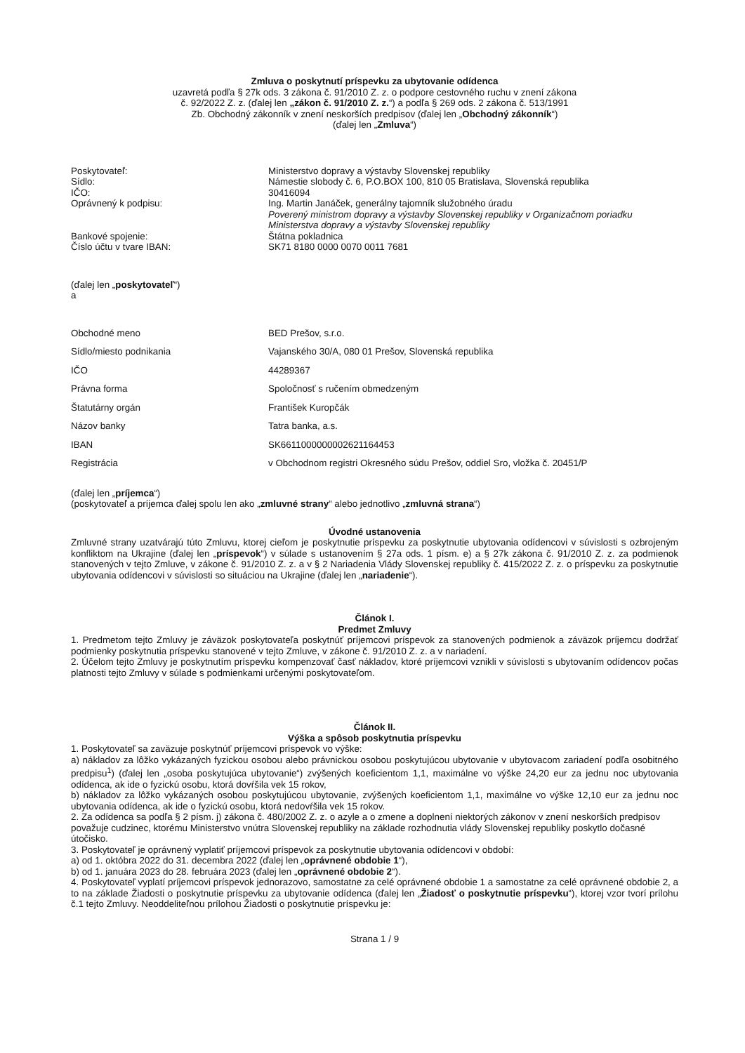Zmluva o poskytnutí príspevku za ubytovanie odídenca
uzavretá podľa § 27k ods. 3 zákona č. 91/2010 Z. z. o podpore cestovného ruchu v znení zákona
č. 92/2022 Z. z. (ďalej len „zákon č. 91/2010 Z. z.“) a podľa § 269 ods. 2 zákona č. 513/1991
Zb. Obchodný zákonník v znení neskorších predpisov (ďalej len „Obchodný zákonník“)
(ďalej len „Zmluva“)
| Poskytovateľ: | Ministerstvo dopravy a výstavby Slovenskej republiky |
| Sídlo: | Námestie slobody č. 6, P.O.BOX 100, 810 05 Bratislava, Slovenská republika |
| IČO: | 30416094 |
| Oprávnený k podpisu: | Ing. Martin Janáček, generálny tajomník služobného úradu Poverený ministrom dopravy a výstavby Slovenskej republiky v Organizačnom poriadku Ministerstva dopravy a výstavby Slovenskej republiky |
| Bankové spojenie: | Štátna pokladnica |
| Číslo účtu v tvare IBAN: | SK71 8180 0000 0070 0011 7681 |
(ďalej len „poskytovateľ“)
a
| Obchodné meno | BED Prešov, s.r.o. |
| Sídlo/miesto podnikania | Vajanského 30/A, 080 01 Prešov, Slovenská republika |
| IČO | 44289367 |
| Právna forma | Spoločnosť s ručením obmedzeným |
| Štatutárny orgán | František Kuropčák |
| Názov banky | Tatra banka, a.s. |
| IBAN | SK6611000000002621164453 |
| Registrácia | v Obchodnom registri Okresného súdu Prešov, oddiel Sro, vložka č. 20451/P |
(ďalej len „príjemca“)
(poskytovateľ a príjemca ďalej spolu len ako „zmluvné strany“ alebo jednotlivo „zmluvná strana“)
Úvodné ustanovenia
Zmluvné strany uzatvárajú túto Zmluvu, ktorej cieľom je poskytnutie príspevku za poskytnutie ubytovania odídencovi v súvislosti s ozbrojeným konfliktom na Ukrajine (ďalej len „príspevok“) v súlade s ustanovením § 27a ods. 1 písm. e) a § 27k zákona č. 91/2010 Z. z. za podmienok stanovených v tejto Zmluve, v zákone č. 91/2010 Z. z. a v § 2 Nariadenia Vlády Slovenskej republiky č. 415/2022 Z. z. o príspevku za poskytnutie ubytovania odídencovi v súvislosti so situáciou na Ukrajine (ďalej len „nariadenie“).
Článok I.
Predmet Zmluvy
1. Predmetom tejto Zmluvy je záväzok poskytovateľa poskytnúť príjemcovi príspevok za stanovených podmienok a záväzok príjemcu dodržať podmienky poskytnutia príspevku stanovené v tejto Zmluve, v zákone č. 91/2010 Z. z. a v nariadení.
2. Účelom tejto Zmluvy je poskytnutím príspevku kompenzovať časť nákladov, ktoré príjemcovi vznikli v súvislosti s ubytovaním odídencov počas platnosti tejto Zmluvy v súlade s podmienkami určenými poskytovateľom.
Článok II.
Výška a spôsob poskytnutia príspevku
1. Poskytovateľ sa zaväzuje poskytnúť príjemcovi príspevok vo výške:
a) nákladov za lôžko vykázaných fyzickou osobou alebo právnickou osobou poskytujúcou ubytovanie v ubytovacom zariadení podľa osobitného predpisu<sup>1</sup>) (ďalej len „osoba poskytujúca ubytovanie“) zvýšených koeficientom 1,1, maximálne vo výške 24,20 eur za jednu noc ubytovania odídenca, ak ide o fyzickú osobu, ktorá dovŕšila vek 15 rokov,
b) nákladov za lôžko vykázaných osobou poskytujúcou ubytovanie, zvýšených koeficientom 1,1, maximálne vo výške 12,10 eur za jednu noc ubytovania odídenca, ak ide o fyzickú osobu, ktorá nedovŕšila vek 15 rokov.
2. Za odídenca sa podľa § 2 písm. j) zákona č. 480/2002 Z. z. o azyle a o zmene a doplnení niektorých zákonov v znení neskorších predpisov považuje cudzinec, ktorému Ministerstvo vnútra Slovenskej republiky na základe rozhodnutia vlády Slovenskej republiky poskytlo dočasné útočisko.
3. Poskytovateľ je oprávnený vyplatiť príjemcovi príspevok za poskytnutie ubytovania odídencovi v období:
a) od 1. októbra 2022 do 31. decembra 2022 (ďalej len „oprávnené obdobie 1“),
b) od 1. januára 2023 do 28. februára 2023 (ďalej len „oprávnené obdobie 2“).
4. Poskytovateľ vyplatí príjemcovi príspevok jednorazovo, samostatne za celé oprávnené obdobie 1 a samostatne za celé oprávnené obdobie 2, a to na základe Žiadosti o poskytnutie príspevku za ubytovanie odídenca (ďalej len „Žiadosť o poskytnutie príspevku“), ktorej vzor tvorí prílohu č.1 tejto Zmluvy. Neoddeliteľnou prílohou Žiadosti o poskytnutie príspevku je:
Strana 1 / 9